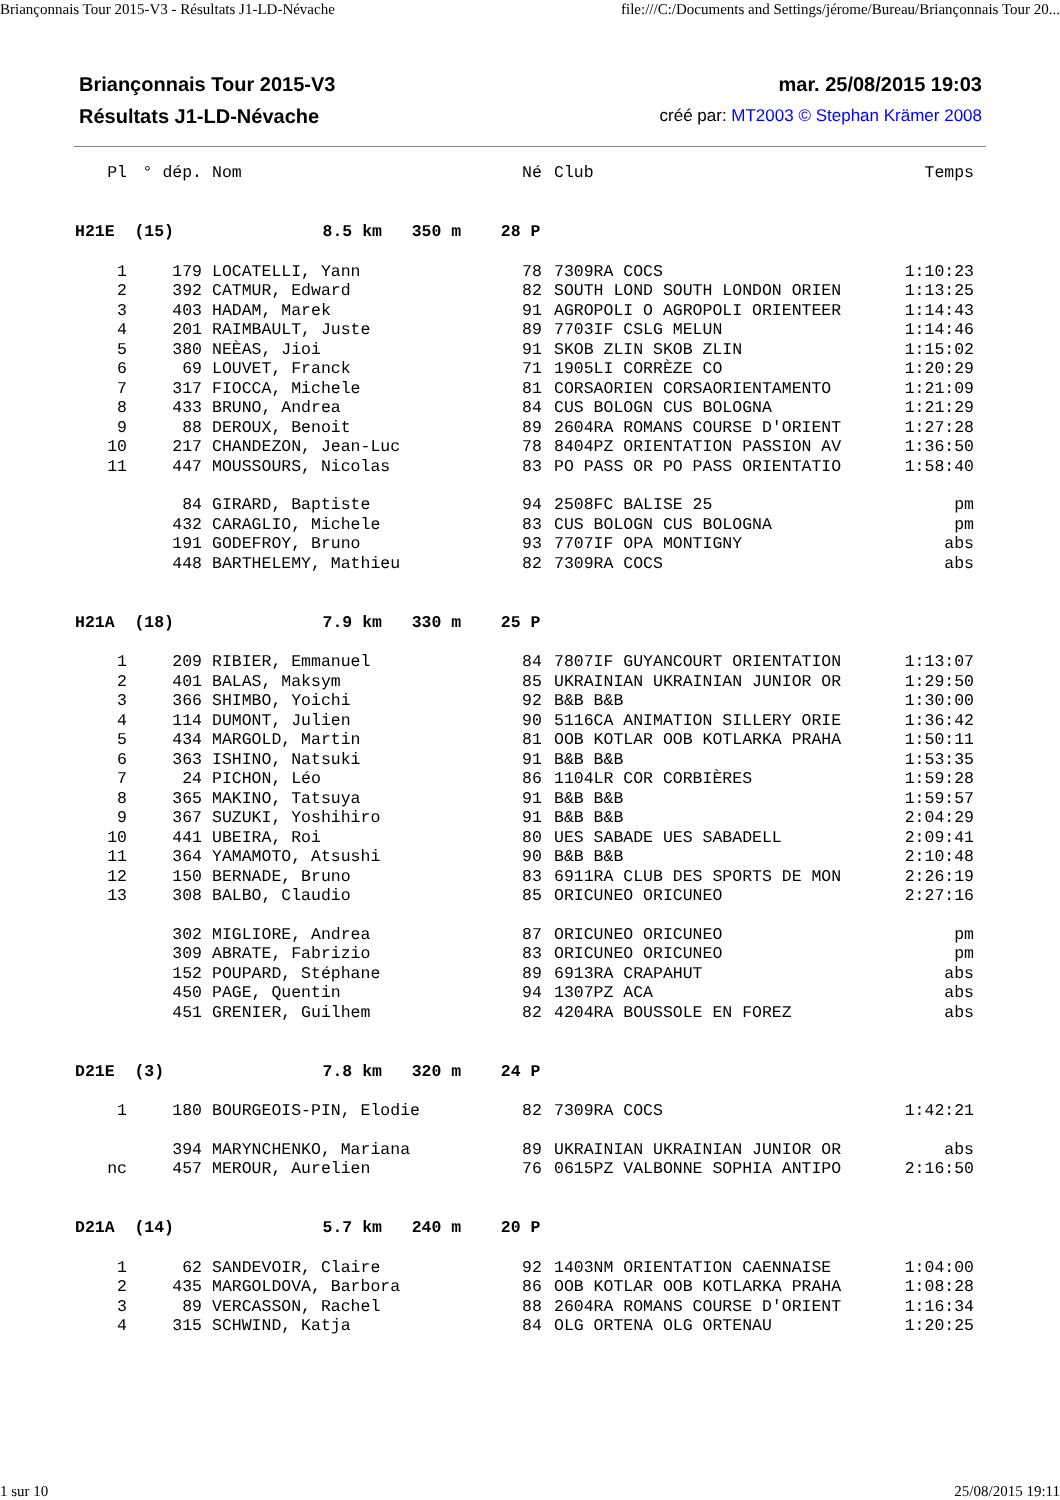Briançonnais Tour 2015-V3 - Résultats J1-LD-Névache file:///C:/Documents and Settings/jérome/Bureau/Briançonnais Tour 20...
Briançonnais Tour 2015-V3 mar. 25/08/2015 19:03
Résultats J1-LD-Névache créé par: MT2003 © Stephan Krämer 2008
| Pl | ° dép. | Nom | Né | Club | Temps |
| --- | --- | --- | --- | --- | --- |
| H21E (15) 8.5 km 350 m 28 P | | | | | |
| 1 | 179 | LOCATELLI, Yann | 78 | 7309RA COCS | 1:10:23 |
| 2 | 392 | CATMUR, Edward | 82 | SOUTH LOND SOUTH LONDON ORIEN | 1:13:25 |
| 3 | 403 | HADAM, Marek | 91 | AGROPOLI O AGROPOLI ORIENTEER | 1:14:43 |
| 4 | 201 | RAIMBAULT, Juste | 89 | 7703IF CSLG MELUN | 1:14:46 |
| 5 | 380 | NEÈAS, Jioi | 91 | SKOB ZLIN SKOB ZLIN | 1:15:02 |
| 6 | 69 | LOUVET, Franck | 71 | 1905LI CORRÈZE CO | 1:20:29 |
| 7 | 317 | FIOCCA, Michele | 81 | CORSAORIEN CORSAORIENTAMENTO | 1:21:09 |
| 8 | 433 | BRUNO, Andrea | 84 | CUS BOLOGN CUS BOLOGNA | 1:21:29 |
| 9 | 88 | DEROUX, Benoit | 89 | 2604RA ROMANS COURSE D'ORIENT | 1:27:28 |
| 10 | 217 | CHANDEZON, Jean-Luc | 78 | 8404PZ ORIENTATION PASSION AV | 1:36:50 |
| 11 | 447 | MOUSSOURS, Nicolas | 83 | PO PASS OR PO PASS ORIENTATIO | 1:58:40 |
| | 84 | GIRARD, Baptiste | 94 | 2508FC BALISE 25 | pm |
| | 432 | CARAGLIO, Michele | 83 | CUS BOLOGN CUS BOLOGNA | pm |
| | 191 | GODEFROY, Bruno | 93 | 7707IF OPA MONTIGNY | abs |
| | 448 | BARTHELEMY, Mathieu | 82 | 7309RA COCS | abs |
| H21A (18) 7.9 km 330 m 25 P | | | | | |
| 1 | 209 | RIBIER, Emmanuel | 84 | 7807IF GUYANCOURT ORIENTATION | 1:13:07 |
| 2 | 401 | BALAS, Maksym | 85 | UKRAINIAN UKRAINIAN JUNIOR OR | 1:29:50 |
| 3 | 366 | SHIMBO, Yoichi | 92 | B&B B&B | 1:30:00 |
| 4 | 114 | DUMONT, Julien | 90 | 5116CA ANIMATION SILLERY ORIE | 1:36:42 |
| 5 | 434 | MARGOLD, Martin | 81 | OOB KOTLAR OOB KOTLARKA PRAHA | 1:50:11 |
| 6 | 363 | ISHINO, Natsuki | 91 | B&B B&B | 1:53:35 |
| 7 | 24 | PICHON, Léo | 86 | 1104LR COR CORBIÈRES | 1:59:28 |
| 8 | 365 | MAKINO, Tatsuya | 91 | B&B B&B | 1:59:57 |
| 9 | 367 | SUZUKI, Yoshihiro | 91 | B&B B&B | 2:04:29 |
| 10 | 441 | UBEIRA, Roi | 80 | UES SABADE UES SABADELL | 2:09:41 |
| 11 | 364 | YAMAMOTO, Atsushi | 90 | B&B B&B | 2:10:48 |
| 12 | 150 | BERNADE, Bruno | 83 | 6911RA CLUB DES SPORTS DE MON | 2:26:19 |
| 13 | 308 | BALBO, Claudio | 85 | ORICUNEO ORICUNEO | 2:27:16 |
| | 302 | MIGLIORE, Andrea | 87 | ORICUNEO ORICUNEO | pm |
| | 309 | ABRATE, Fabrizio | 83 | ORICUNEO ORICUNEO | pm |
| | 152 | POUPARD, Stéphane | 89 | 6913RA CRAPAHUT | abs |
| | 450 | PAGE, Quentin | 94 | 1307PZ ACA | abs |
| | 451 | GRENIER, Guilhem | 82 | 4204RA BOUSSOLE EN FOREZ | abs |
| D21E (3) 7.8 km 320 m 24 P | | | | | |
| 1 | 180 | BOURGEOIS-PIN, Elodie | 82 | 7309RA COCS | 1:42:21 |
| | 394 | MARYNCHENKO, Mariana | 89 | UKRAINIAN UKRAINIAN JUNIOR OR | abs |
| nc | 457 | MEROUR, Aurelien | 76 | 0615PZ VALBONNE SOPHIA ANTIPO | 2:16:50 |
| D21A (14) 5.7 km 240 m 20 P | | | | | |
| 1 | 62 | SANDEVOIR, Claire | 92 | 1403NM ORIENTATION CAENNAISE | 1:04:00 |
| 2 | 435 | MARGOLDOVA, Barbora | 86 | OOB KOTLAR OOB KOTLARKA PRAHA | 1:08:28 |
| 3 | 89 | VERCASSON, Rachel | 88 | 2604RA ROMANS COURSE D'ORIENT | 1:16:34 |
| 4 | 315 | SCHWIND, Katja | 84 | OLG ORTENA OLG ORTENAU | 1:20:25 |
1 sur 10 25/08/2015 19:11